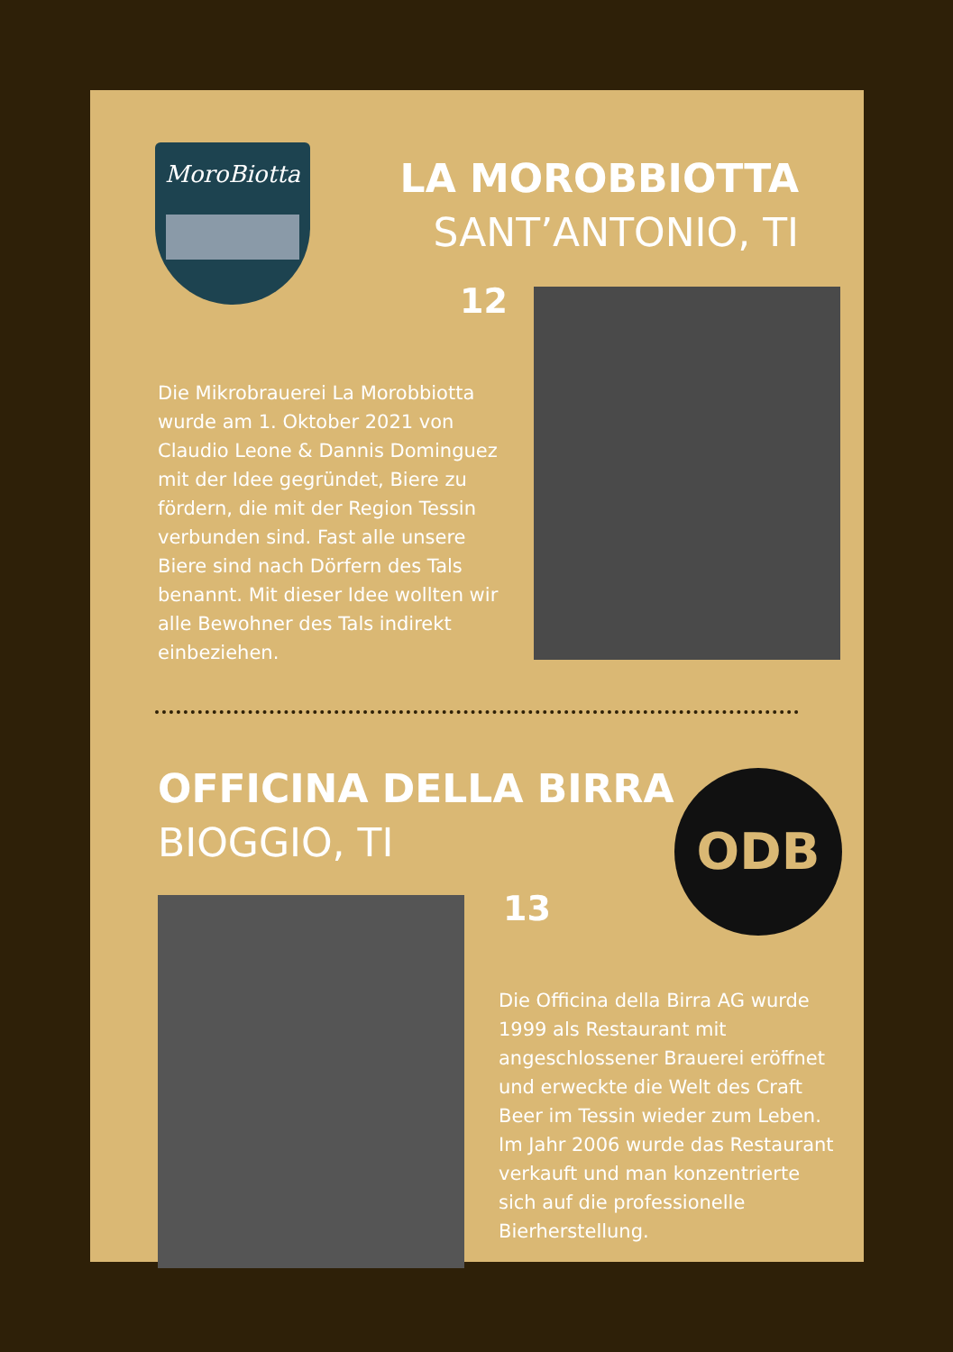MoroBiotta
LA MOROBBIOTTA
SANT’ANTONIO, TI
12
Die Mikrobrauerei La Morobbiotta wurde am 1. Oktober 2021 von Claudio Leone & Dannis Dominguez mit der Idee gegründet, Biere zu fördern, die mit der Region Tessin verbunden sind. Fast alle unsere Biere sind nach Dörfern des Tals benannt. Mit dieser Idee wollten wir alle Bewohner des Tals indirekt einbeziehen.
OFFICINA DELLA BIRRA
BIOGGIO, TI
ODB
13
Die Officina della Birra AG wurde 1999 als Restaurant mit angeschlossener Brauerei eröffnet und erweckte die Welt des Craft Beer im Tessin wieder zum Leben. Im Jahr 2006 wurde das Restaurant verkauft und man konzentrierte sich auf die professionelle Bierherstellung.